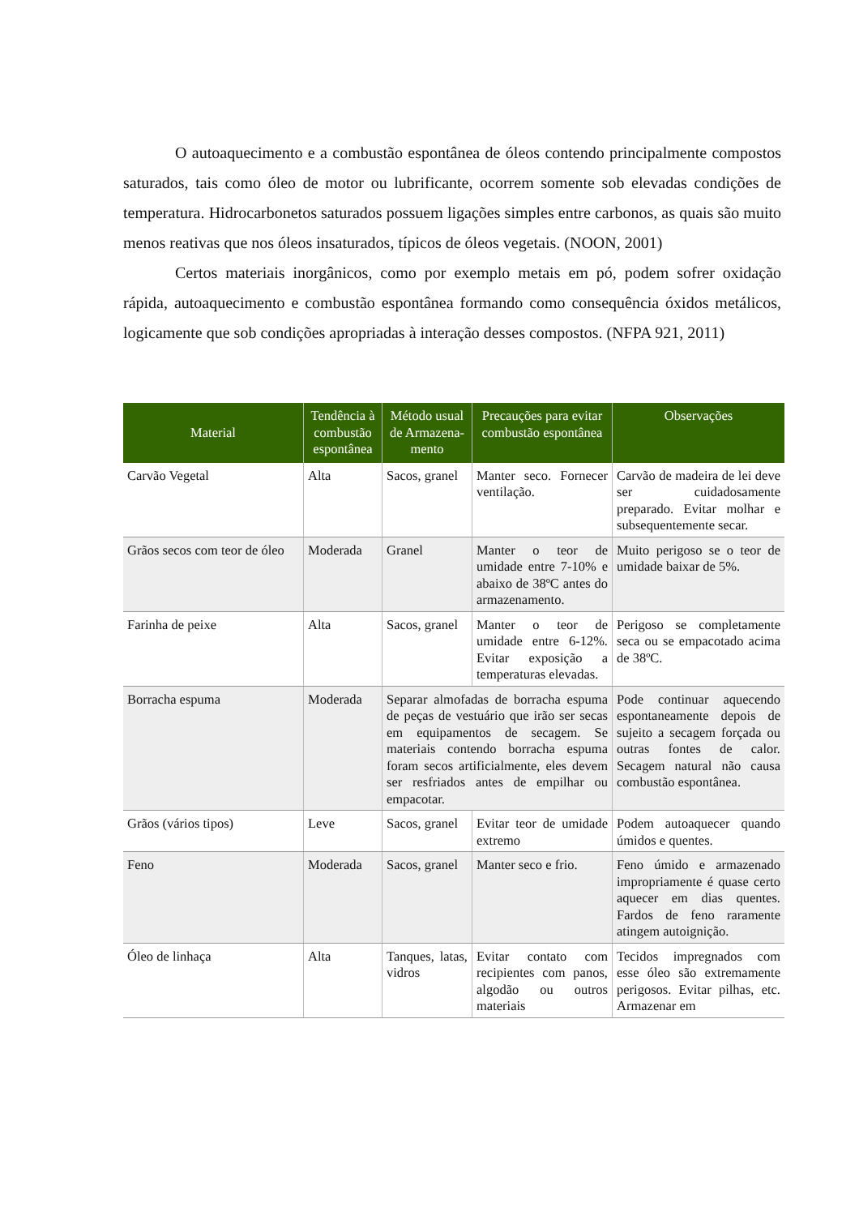O autoaquecimento e a combustão espontânea de óleos contendo principalmente compostos saturados, tais como óleo de motor ou lubrificante, ocorrem somente sob elevadas condições de temperatura. Hidrocarbonetos saturados possuem ligações simples entre carbonos, as quais são muito menos reativas que nos óleos insaturados, típicos de óleos vegetais. (NOON, 2001)
Certos materiais inorgânicos, como por exemplo metais em pó, podem sofrer oxidação rápida, autoaquecimento e combustão espontânea formando como consequência óxidos metálicos, logicamente que sob condições apropriadas à interação desses compostos. (NFPA 921, 2011)
| Material | Tendência à combustão espontânea | Método usual de Armazena-mento | Precauções para evitar combustão espontânea | Observações |
| --- | --- | --- | --- | --- |
| Carvão Vegetal | Alta | Sacos, granel | Manter seco. Fornecer ventilação. | Carvão de madeira de lei deve ser cuidadosamente preparado. Evitar molhar e subsequentemente secar. |
| Grãos secos com teor de óleo | Moderada | Granel | Manter o teor de umidade entre 7-10% e abaixo de 38ºC antes do armazenamento. | Muito perigoso se o teor de umidade baixar de 5%. |
| Farinha de peixe | Alta | Sacos, granel | Manter o teor de umidade entre 6-12%. Evitar exposição a temperaturas elevadas. | Perigoso se completamente seca ou se empacotado acima de 38ºC. |
| Borracha espuma | Moderada | Separar almofadas de borracha espuma de peças de vestuário que irão ser secas em equipamentos de secagem. Se materiais contendo borracha espuma foram secos artificialmente, eles devem ser resfriados antes de empilhar ou empacotar. | | Pode continuar aquecendo espontaneamente depois de sujeito a secagem forçada ou outras fontes de calor. Secagem natural não causa combustão espontânea. |
| Grãos (vários tipos) | Leve | Sacos, granel | Evitar teor de umidade extremo | Podem autoaquecer quando úmidos e quentes. |
| Feno | Moderada | Sacos, granel | Manter seco e frio. | Feno úmido e armazenado impropriamente é quase certo aquecer em dias quentes. Fardos de feno raramente atingem autoignição. |
| Óleo de linhaça | Alta | Tanques, latas, vidros | Evitar contato com recipientes com panos, algodão ou outros materiais | Tecidos impregnados com esse óleo são extremamente perigosos. Evitar pilhas, etc. Armazenar em |